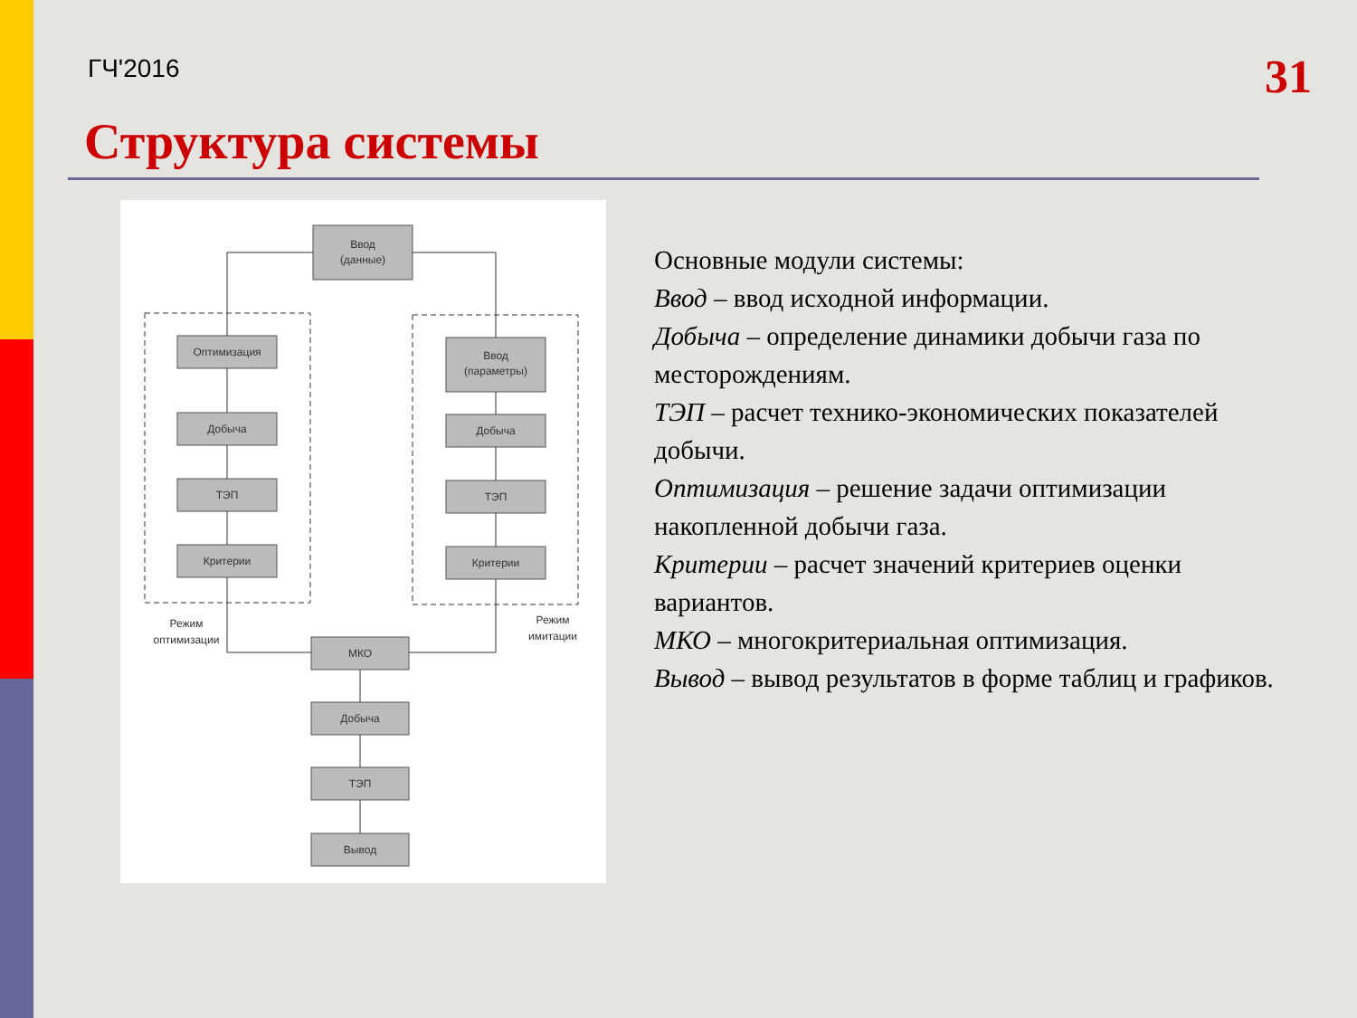ГЧ'2016
31
Структура системы
Ввод
(данные)
Оптимизация
Добыча
ТЭП
Критерии
Ввод
(параметры)
Добыча
ТЭП
Критерии
МКО
Добыча
ТЭП
Вывод
Режим
оптимизации
Режим
имитации
Основные модули системы:
Ввод – ввод исходной информации.
Добыча – определение динамики добычи газа по месторождениям.
ТЭП – расчет технико-экономических показателей добычи.
Оптимизация – решение задачи оптимизации накопленной добычи газа.
Критерии – расчет значений критериев оценки вариантов.
МКО – многокритериальная оптимизация.
Вывод – вывод результатов в форме таблиц и графиков.